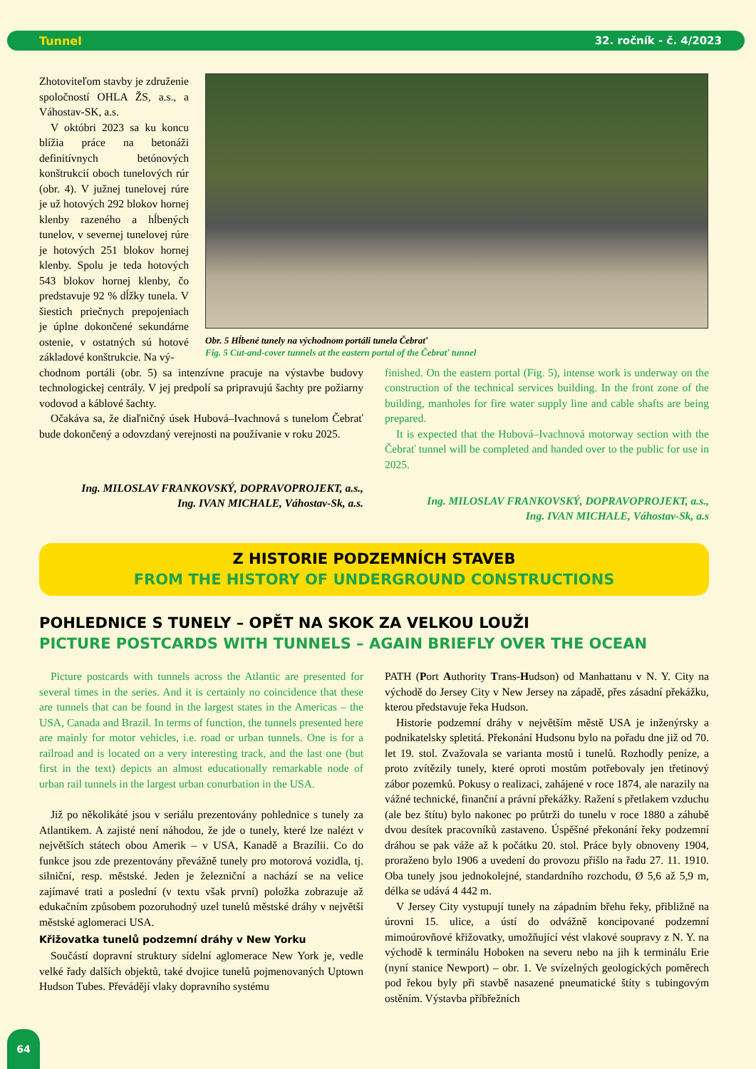Tunnel 32. ročník - č. 4/2023
Zhotoviteľom stavby je združenie spoločností OHLA ŽS, a.s., a Váhostav-SK, a.s.
V októbri 2023 sa ku koncu blížia práce na betonáži definitívnych betónových konštrukcií oboch tunelových rúr (obr. 4). V južnej tunelovej rúre je už hotových 292 blokov hornej klenby razeného a hĺbených tunelov, v severnej tunelovej rúre je hotových 251 blokov hornej klenby. Spolu je teda hotových 543 blokov hornej klenby, čo predstavuje 92 % dĺžky tunela. V šiestich priečnych prepojeniach je úplne dokončené sekundárne ostenie, v ostatných sú hotové základové konštrukcie. Na vý-
Obr. 5 Hĺbené tunely na východnom portáli tunela Čebrať
Fig. 5 Cut-and-cover tunnels at the eastern portal of the Čebrať tunnel
chodnom portáli (obr. 5) sa intenzívne pracuje na výstavbe budovy technologickej centrály. V jej predpolí sa pripravujú šachty pre požiarny vodovod a káblové šachty.
Očakáva sa, že diaľničný úsek Hubová–Ivachnová s tunelom Čebrať bude dokončený a odovzdaný verejnosti na používanie v roku 2025.
Ing. MILOSLAV FRANKOVSKÝ, DOPRAVOPROJEKT, a.s.,
Ing. IVAN MICHALE, Váhostav-Sk, a.s.
finished. On the eastern portal (Fig. 5), intense work is underway on the construction of the technical services building. In the front zone of the building, manholes for fire water supply line and cable shafts are being prepared.
It is expected that the Hubová–Ivachnová motorway section with the Čebrať tunnel will be completed and handed over to the public for use in 2025.
Ing. MILOSLAV FRANKOVSKÝ, DOPRAVOPROJEKT, a.s.,
Ing. IVAN MICHALE, Váhostav-Sk, a.s
Z HISTORIE PODZEMNÍCH STAVEB
FROM THE HISTORY OF UNDERGROUND CONSTRUCTIONS
POHLEDNICE S TUNELY – OPĚT NA SKOK ZA VELKOU LOUŽI
PICTURE POSTCARDS WITH TUNNELS – AGAIN BRIEFLY OVER THE OCEAN
Picture postcards with tunnels across the Atlantic are presented for several times in the series. And it is certainly no coincidence that these are tunnels that can be found in the largest states in the Americas – the USA, Canada and Brazil. In terms of function, the tunnels presented here are mainly for motor vehicles, i.e. road or urban tunnels. One is for a railroad and is located on a very interesting track, and the last one (but first in the text) depicts an almost educationally remarkable node of urban rail tunnels in the largest urban conurbation in the USA.
Již po několikáté jsou v seriálu prezentovány pohlednice s tunely za Atlantikem. A zajisté není náhodou, že jde o tunely, které lze nalézt v největších státech obou Amerik – v USA, Kanadě a Brazílii. Co do funkce jsou zde prezentovány převážně tunely pro motorová vozidla, tj. silniční, resp. městské. Jeden je železniční a nachází se na velice zajímavé trati a poslední (v textu však první) položka zobrazuje až edukačním způsobem pozoruhodný uzel tunelů městské dráhy v největší městské aglomeraci USA.
Křižovatka tunelů podzemní dráhy v New Yorku
Součástí dopravní struktury sídelní aglomerace New York je, vedle velké řady dalších objektů, také dvojice tunelů pojmenovaných Uptown Hudson Tubes. Převádějí vlaky dopravního systému
PATH (Port Authority Trans-Hudson) od Manhattanu v N. Y. City na východě do Jersey City v New Jersey na západě, přes zásadní překážku, kterou představuje řeka Hudson.
Historie podzemní dráhy v největším městě USA je inženýrsky a podnikatelsky spletitá. Překonání Hudsonu bylo na pořadu dne již od 70. let 19. stol. Zvažovala se varianta mostů i tunelů. Rozhodly peníze, a proto zvítězily tunely, které oproti mostům potřebovaly jen třetinový zábor pozemků. Pokusy o realizaci, zahájené v roce 1874, ale narazily na vážné technické, finanční a právní překážky. Ražení s přetlakem vzduchu (ale bez štítu) bylo nakonec po průtrži do tunelu v roce 1880 a záhubě dvou desítek pracovníků zastaveno. Úspěšné překonání řeky podzemní dráhou se pak váže až k počátku 20. stol. Práce byly obnoveny 1904, proraženo bylo 1906 a uvedení do provozu přišlo na řadu 27. 11. 1910. Oba tunely jsou jednokolejné, standardního rozchodu, Ø 5,6 až 5,9 m, délka se udává 4 442 m.
V Jersey City vystupují tunely na západním břehu řeky, přibližně na úrovni 15. ulice, a ústí do odvážně koncipované podzemní mimoúrovňové křižovatky, umožňující vést vlakové soupravy z N. Y. na východě k terminálu Hoboken na severu nebo na jih k terminálu Erie (nyní stanice Newport) – obr. 1. Ve svízelných geologických poměrech pod řekou byly při stavbě nasazené pneumatické štíty s tubingovým ostěním. Výstavba příbřežních
64